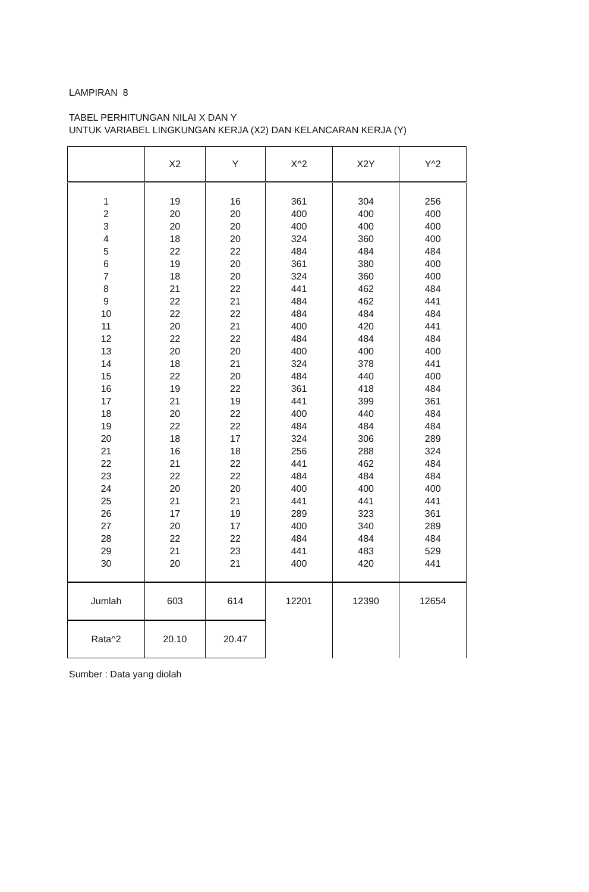LAMPIRAN 8
TABEL PERHITUNGAN NILAI X DAN Y
UNTUK VARIABEL LINGKUNGAN KERJA (X2) DAN KELANCARAN KERJA (Y)
| | X2 | Y | X^2 | X2Y | Y^2 |
| --- | --- | --- | --- | --- | --- |
| 1 | 19 | 16 | 361 | 304 | 256 |
| 2 | 20 | 20 | 400 | 400 | 400 |
| 3 | 20 | 20 | 400 | 400 | 400 |
| 4 | 18 | 20 | 324 | 360 | 400 |
| 5 | 22 | 22 | 484 | 484 | 484 |
| 6 | 19 | 20 | 361 | 380 | 400 |
| 7 | 18 | 20 | 324 | 360 | 400 |
| 8 | 21 | 22 | 441 | 462 | 484 |
| 9 | 22 | 21 | 484 | 462 | 441 |
| 10 | 22 | 22 | 484 | 484 | 484 |
| 11 | 20 | 21 | 400 | 420 | 441 |
| 12 | 22 | 22 | 484 | 484 | 484 |
| 13 | 20 | 20 | 400 | 400 | 400 |
| 14 | 18 | 21 | 324 | 378 | 441 |
| 15 | 22 | 20 | 484 | 440 | 400 |
| 16 | 19 | 22 | 361 | 418 | 484 |
| 17 | 21 | 19 | 441 | 399 | 361 |
| 18 | 20 | 22 | 400 | 440 | 484 |
| 19 | 22 | 22 | 484 | 484 | 484 |
| 20 | 18 | 17 | 324 | 306 | 289 |
| 21 | 16 | 18 | 256 | 288 | 324 |
| 22 | 21 | 22 | 441 | 462 | 484 |
| 23 | 22 | 22 | 484 | 484 | 484 |
| 24 | 20 | 20 | 400 | 400 | 400 |
| 25 | 21 | 21 | 441 | 441 | 441 |
| 26 | 17 | 19 | 289 | 323 | 361 |
| 27 | 20 | 17 | 400 | 340 | 289 |
| 28 | 22 | 22 | 484 | 484 | 484 |
| 29 | 21 | 23 | 441 | 483 | 529 |
| 30 | 20 | 21 | 400 | 420 | 441 |
| Jumlah | 603 | 614 | 12201 | 12390 | 12654 |
| Rata^2 | 20.10 | 20.47 | | | |
Sumber : Data yang diolah